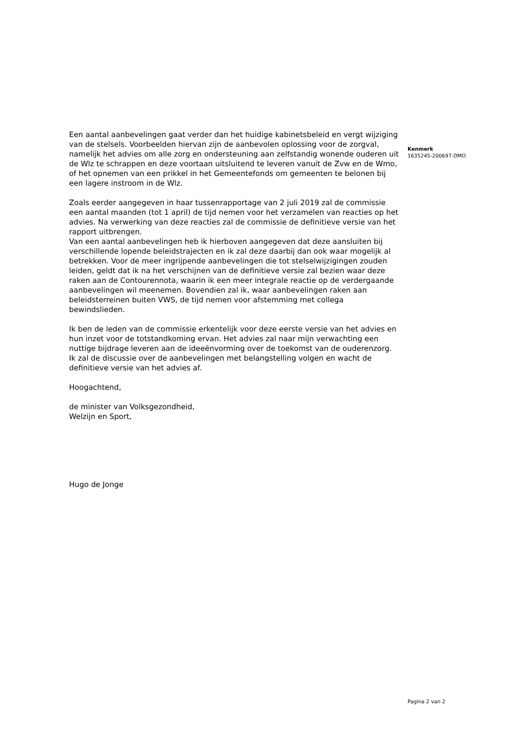Een aantal aanbevelingen gaat verder dan het huidige kabinetsbeleid en vergt wijziging van de stelsels. Voorbeelden hiervan zijn de aanbevolen oplossing voor de zorgval, namelijk het advies om alle zorg en ondersteuning aan zelfstandig wonende ouderen uit de Wlz te schrappen en deze voortaan uitsluitend te leveren vanuit de Zvw en de Wmo, of het opnemen van een prikkel in het Gemeentefonds om gemeenten te belonen bij een lagere instroom in de Wlz.
Zoals eerder aangegeven in haar tussenrapportage van 2 juli 2019 zal de commissie een aantal maanden (tot 1 april) de tijd nemen voor het verzamelen van reacties op het advies. Na verwerking van deze reacties zal de commissie de definitieve versie van het rapport uitbrengen.
Van een aantal aanbevelingen heb ik hierboven aangegeven dat deze aansluiten bij verschillende lopende beleidstrajecten en ik zal deze daarbij dan ook waar mogelijk al betrekken. Voor de meer ingrijpende aanbevelingen die tot stelselwijzigingen zouden leiden, geldt dat ik na het verschijnen van de definitieve versie zal bezien waar deze raken aan de Contourennota, waarin ik een meer integrale reactie op de verdergaande aanbevelingen wil meenemen. Bovendien zal ik, waar aanbevelingen raken aan beleidsterreinen buiten VWS, de tijd nemen voor afstemming met collega bewindslieden.
Ik ben de leden van de commissie erkentelijk voor deze eerste versie van het advies en hun inzet voor de totstandkoming ervan. Het advies zal naar mijn verwachting een nuttige bijdrage leveren aan de ideeënvorming over de toekomst van de ouderenzorg. Ik zal de discussie over de aanbevelingen met belangstelling volgen en wacht de definitieve versie van het advies af.
Hoogachtend,
de minister van Volksgezondheid,
Welzijn en Sport,
Hugo de Jonge
Kenmerk
1635245-200697-DMO
Pagina 2 van 2